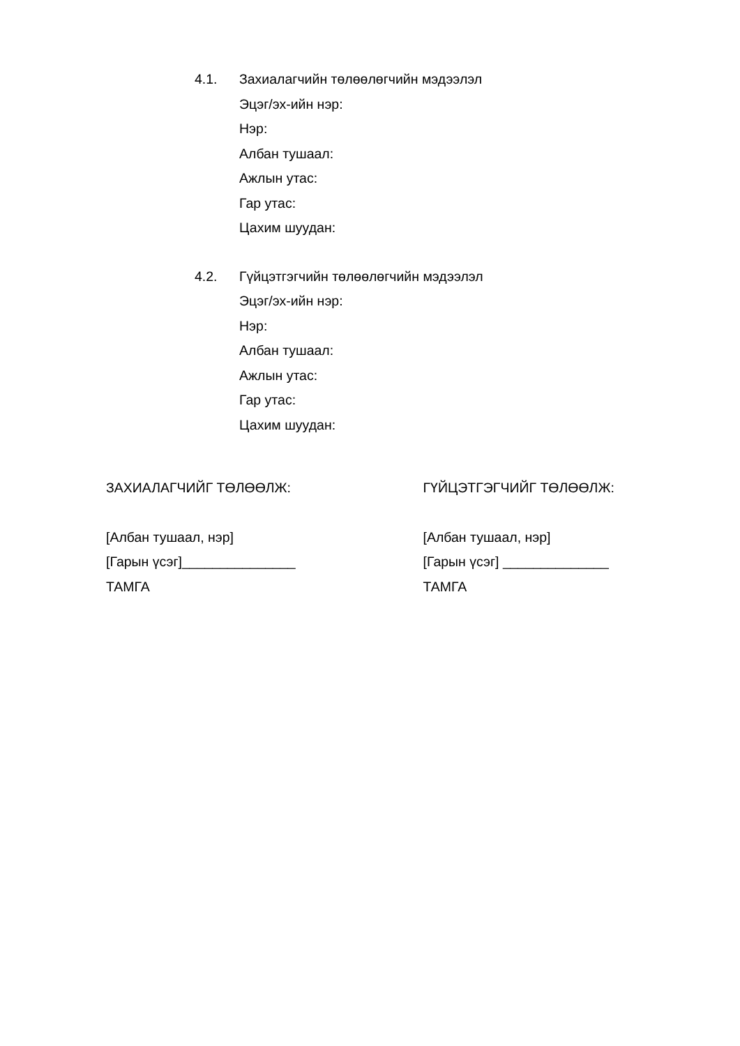4.1. Захиалагчийн төлөөлөгчийн мэдээлэл
Эцэг/эх-ийн нэр:
Нэр:
Албан тушаал:
Ажлын утас:
Гар утас:
Цахим шуудан:
4.2. Гүйцэтгэгчийн төлөөлөгчийн мэдээлэл
Эцэг/эх-ийн нэр:
Нэр:
Албан тушаал:
Ажлын утас:
Гар утас:
Цахим шуудан:
ЗАХИАЛАГЧИЙГ ТӨЛӨӨЛЖ:
[Албан тушаал, нэр]
[Гарын үсэг]_______________
ТАМГА
ГҮЙЦЭТГЭГЧИЙГ ТӨЛӨӨЛЖ:
[Албан тушаал, нэр]
[Гарын үсэг] ______________
ТАМГА